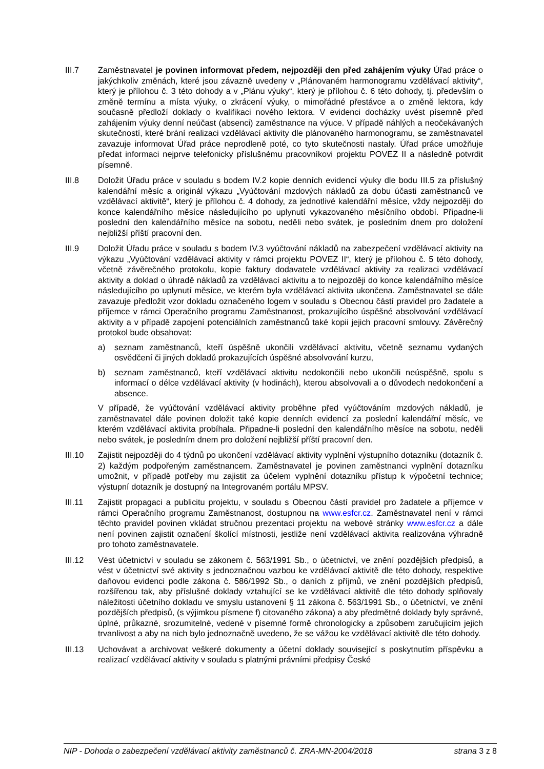III.7 Zaměstnavatel je povinen informovat předem, nejpozději den před zahájením výuky Úřad práce o jakýchkoliv změnách, které jsou závazně uvedeny v „Plánovaném harmonogramu vzdělávací aktivity“, který je přílohou č. 3 této dohody a v „Plánu výuky“, který je přílohou č. 6 této dohody, tj. především o změně termínu a místa výuky, o zkrácení výuky, o mimořádné přestávce a o změně lektora, kdy současně předloží doklady o kvalifikaci nového lektora. V evidenci docházky uvést písemně před zahájením výuky denní neúčast (absenci) zaměstnance na výuce. V případě náhlých a neočekávaných skutečností, které brání realizaci vzdělávací aktivity dle plánovaného harmonogramu, se zaměstnavatel zavazuje informovat Úřad práce neprodleně poté, co tyto skutečnosti nastaly. Úřad práce umožňuje předat informaci nejprve telefonicky příslušnému pracovníkovi projektu POVEZ II a následně potvrdit písemně.
III.8 Doložit Úřadu práce v souladu s bodem IV.2 kopie denních evidencí výuky dle bodu III.5 za příslušný kalendářní měsíc a originál výkazu „Vyúčtování mzdových nákladů za dobu účasti zaměstnanců ve vzdělávací aktivitě“, který je přílohou č. 4 dohody, za jednotlivé kalendářní měsíce, vždy nejpozději do konce kalendářního měsíce následujícího po uplynutí vykazovaného měsíčního období. Připadne-li poslední den kalendářního měsíce na sobotu, neděli nebo svátek, je posledním dnem pro doložení nejbližší příští pracovní den.
III.9 Doložit Úřadu práce v souladu s bodem IV.3 vyúčtování nákladů na zabezpečení vzdělávací aktivity na výkazu „Vyúčtování vzdělávací aktivity v rámci projektu POVEZ II“, který je přílohou č. 5 této dohody, včetně závěrečného protokolu, kopie faktury dodavatele vzdělávací aktivity za realizaci vzdělávací aktivity a doklad o úhradě nákladů za vzdělávací aktivitu a to nejpozději do konce kalendářního měsíce následujícího po uplynutí měsíce, ve kterém byla vzdělávací aktivita ukončena. Zaměstnavatel se dále zavazuje předložit vzor dokladu označeného logem v souladu s Obecnou částí pravidel pro žadatele a příjemce v rámci Operačního programu Zaměstnanost, prokazujícího úspěšné absolvování vzdělávací aktivity a v případě zapojení potenciálních zaměstnanců také kopii jejich pracovní smlouvy. Závěrečný protokol bude obsahovat:
a) seznam zaměstnanců, kteří úspěšně ukončili vzdělávací aktivitu, včetně seznamu vydaných osvědčení či jiných dokladů prokazujících úspěšné absolvování kurzu,
b) seznam zaměstnanců, kteří vzdělávací aktivitu nedokončili nebo ukončili neúspěšně, spolu s informací o délce vzdělávací aktivity (v hodinách), kterou absolvovali a o důvodech nedokončení a absence.
V případě, že vyúčtování vzdělávací aktivity proběhne před vyúčtováním mzdových nákladů, je zaměstnavatel dále povinen doložit také kopie denních evidencí za poslední kalendářní měsíc, ve kterém vzdělávací aktivita probíhala. Připadne-li poslední den kalendářního měsíce na sobotu, neděli nebo svátek, je posledním dnem pro doložení nejbližší příští pracovní den.
III.10 Zajistit nejpozději do 4 týdnů po ukončení vzdělávací aktivity vyplnění výstupního dotazníku (dotazník č. 2) každým podpořeným zaměstnancem. Zaměstnavatel je povinen zaměstnanci vyplnění dotazníku umožnit, v případě potřeby mu zajistit za účelem vyplnění dotazníku přístup k výpočetní technice; výstupní dotazník je dostupný na Integrovaném portálu MPSV.
III.11 Zajistit propagaci a publicitu projektu, v souladu s Obecnou částí pravidel pro žadatele a příjemce v rámci Operačního programu Zaměstnanost, dostupnou na www.esfcr.cz. Zaměstnavatel není v rámci těchto pravidel povinen vkládat stručnou prezentaci projektu na webové stránky www.esfcr.cz a dále není povinen zajistit označení školící místnosti, jestliže není vzdělávací aktivita realizována výhradně pro tohoto zaměstnavatele.
III.12 Vést účetnictví v souladu se zákonem č. 563/1991 Sb., o účetnictví, ve znění pozdějších předpisů, a vést v účetnictví své aktivity s jednoznačnou vazbou ke vzdělávací aktivitě dle této dohody, respektive daňovou evidenci podle zákona č. 586/1992 Sb., o daních z příjmů, ve znění pozdějších předpisů, rozšířenou tak, aby příslušné doklady vztahující se ke vzdělávací aktivitě dle této dohody splňovaly náležitosti účetního dokladu ve smyslu ustanovení § 11 zákona č. 563/1991 Sb., o účetnictví, ve znění pozdějších předpisů, (s výjimkou písmene f) citovaného zákona) a aby předmětné doklady byly správné, úplné, průkazné, srozumitelné, vedené v písemné formě chronologicky a způsobem zaručujícím jejich trvanlivost a aby na nich bylo jednoznačně uvedeno, že se vážou ke vzdělávací aktivitě dle této dohody.
III.13 Uchovávat a archivovat veškeré dokumenty a účetní doklady související s poskytnutím příspěvku a realizací vzdělávací aktivity v souladu s platnými právními předpisy České
NIP - Dohoda o zabezpečení vzdělávací aktivity zaměstnanců č. ZRA-MN-2004/2018 strana 3 z 8